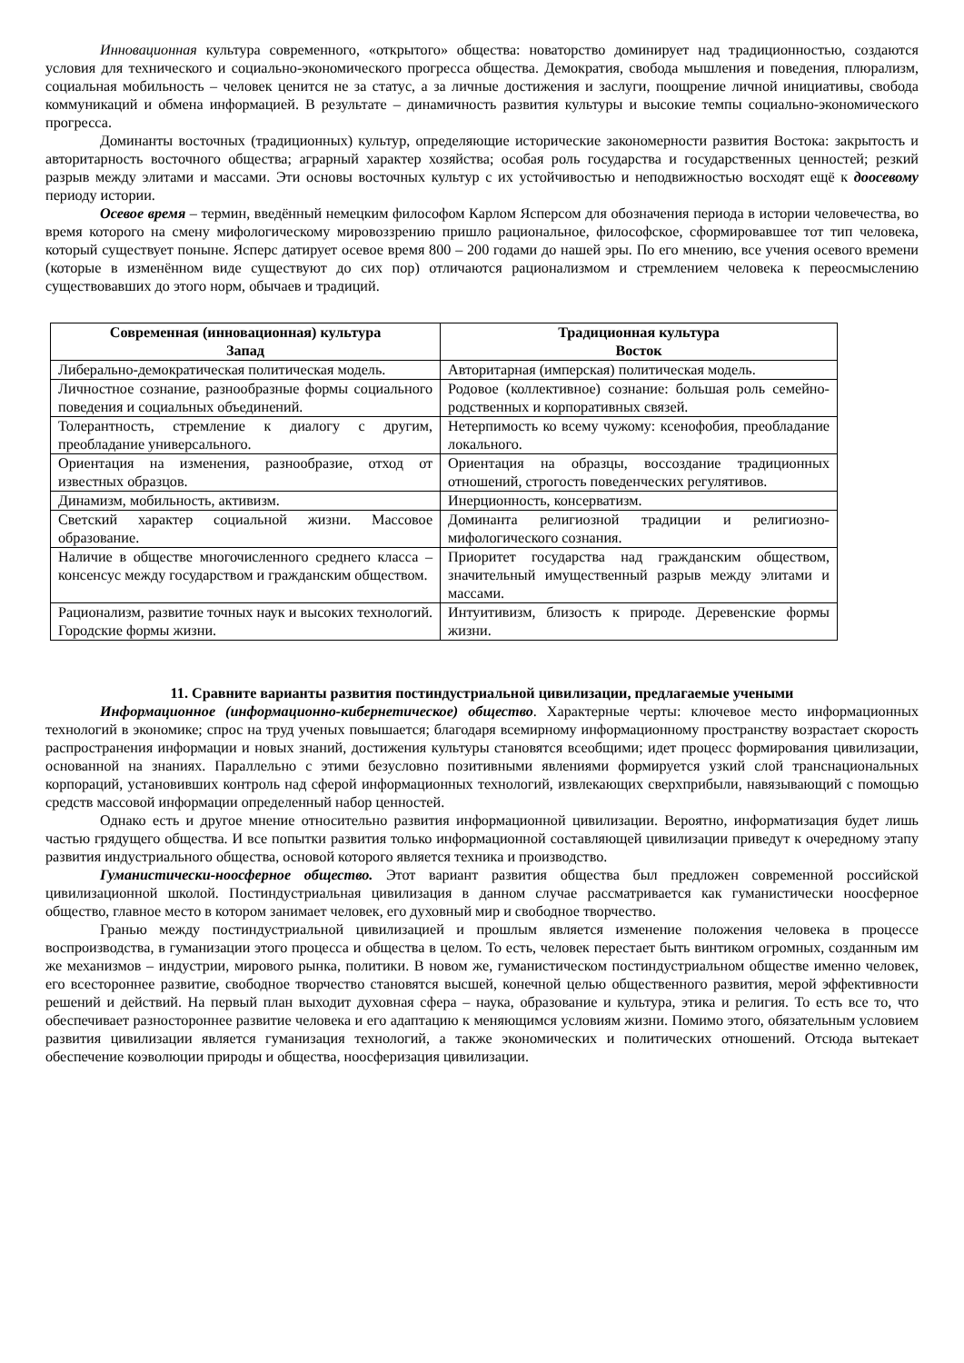Инновационная культура современного, «открытого» общества: новаторство доминирует над традиционностью, создаются условия для технического и социально-экономического прогресса общества. Демократия, свобода мышления и поведения, плюрализм, социальная мобильность – человек ценится не за статус, а за личные достижения и заслуги, поощрение личной инициативы, свобода коммуникаций и обмена информацией. В результате – динамичность развития культуры и высокие темпы социально-экономического прогресса.
Доминанты восточных (традиционных) культур, определяющие исторические закономерности развития Востока: закрытость и авторитарность восточного общества; аграрный характер хозяйства; особая роль государства и государственных ценностей; резкий разрыв между элитами и массами. Эти основы восточных культур с их устойчивостью и неподвижностью восходят ещё к доосевому периоду истории.
Осевое время – термин, введённый немецким философом Карлом Ясперсом для обозначения периода в истории человечества, во время которого на смену мифологическому мировоззрению пришло рациональное, философское, сформировавшее тот тип человека, который существует поныне. Ясперс датирует осевое время 800 – 200 годами до нашей эры. По его мнению, все учения осевого времени (которые в изменённом виде существуют до сих пор) отличаются рационализмом и стремлением человека к переосмыслению существовавших до этого норм, обычаев и традиций.
| Современная (инновационная) культура Запад | Традиционная культура Восток |
| --- | --- |
| Либерально-демократическая политическая модель. | Авторитарная (имперская) политическая модель. |
| Личностное сознание, разнообразные формы социального поведения и социальных объединений. | Родовое (коллективное) сознание: большая роль семейно-родственных и корпоративных связей. |
| Толерантность, стремление к диалогу с другим, преобладание универсального. | Нетерпимость ко всему чужому: ксенофобия, преобладание локального. |
| Ориентация на изменения, разнообразие, отход от известных образцов. | Ориентация на образцы, воссоздание традиционных отношений, строгость поведенческих регулятивов. |
| Динамизм, мобильность, активизм. | Инерционность, консерватизм. |
| Светский характер социальной жизни. Массовое образование. | Доминанта религиозной традиции и религиозно-мифологического сознания. |
| Наличие в обществе многочисленного среднего класса – консенсус между государством и гражданским обществом. | Приоритет государства над гражданским обществом, значительный имущественный разрыв между элитами и массами. |
| Рационализм, развитие точных наук и высоких технологий. Городские формы жизни. | Интуитивизм, близость к природе. Деревенские формы жизни. |
11. Сравните варианты развития постиндустриальной цивилизации, предлагаемые учеными
Информационное (информационно-кибернетическое) общество. Характерные черты: ключевое место информационных технологий в экономике; спрос на труд ученых повышается; благодаря всемирному информационному пространству возрастает скорость распространения информации и новых знаний, достижения культуры становятся всеобщими; идет процесс формирования цивилизации, основанной на знаниях. Параллельно с этими безусловно позитивными явлениями формируется узкий слой транснациональных корпораций, установивших контроль над сферой информационных технологий, извлекающих сверхприбыли, навязывающий с помощью средств массовой информации определенный набор ценностей.
Однако есть и другое мнение относительно развития информационной цивилизации. Вероятно, информатизация будет лишь частью грядущего общества. И все попытки развития только информационной составляющей цивилизации приведут к очередному этапу развития индустриального общества, основой которого является техника и производство.
Гуманистически-ноосферное общество. Этот вариант развития общества был предложен современной российской цивилизационной школой. Постиндустриальная цивилизация в данном случае рассматривается как гуманистически ноосферное общество, главное место в котором занимает человек, его духовный мир и свободное творчество.
Гранью между постиндустриальной цивилизацией и прошлым является изменение положения человека в процессе воспроизводства, в гуманизации этого процесса и общества в целом. То есть, человек перестает быть винтиком огромных, созданным им же механизмов – индустрии, мирового рынка, политики. В новом же, гуманистическом постиндустриальном обществе именно человек, его всестороннее развитие, свободное творчество становятся высшей, конечной целью общественного развития, мерой эффективности решений и действий. На первый план выходит духовная сфера – наука, образование и культура, этика и религия. То есть все то, что обеспечивает разностороннее развитие человека и его адаптацию к меняющимся условиям жизни. Помимо этого, обязательным условием развития цивилизации является гуманизация технологий, а также экономических и политических отношений. Отсюда вытекает обеспечение коэволюции природы и общества, ноосферизация цивилизации.